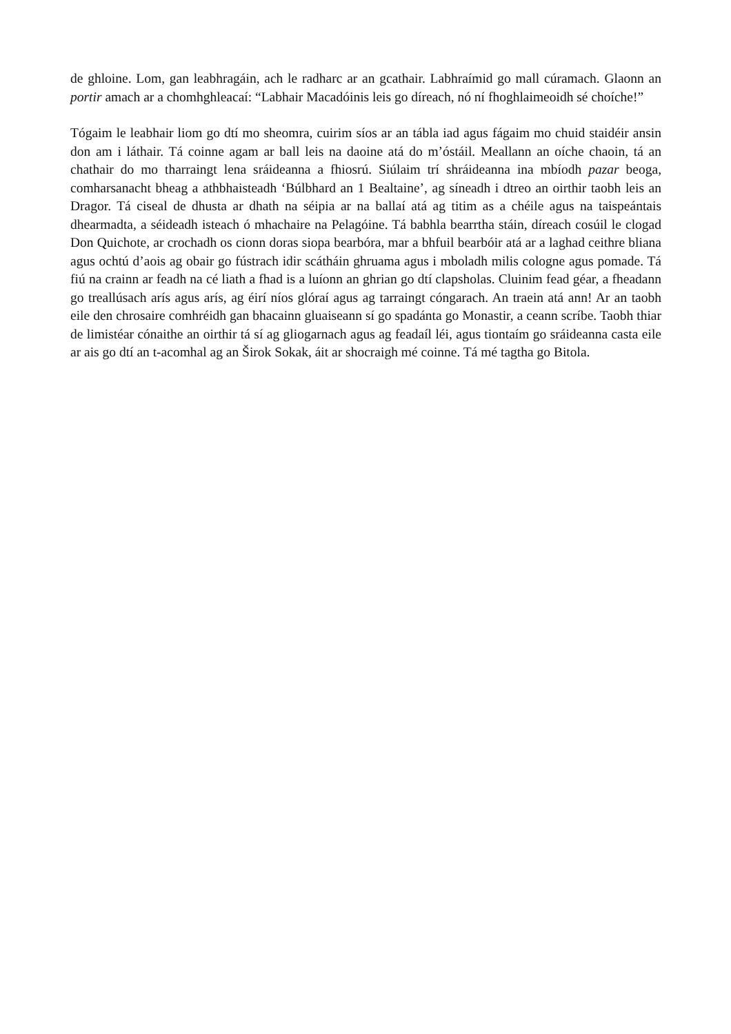de ghloine. Lom, gan leabhragáin, ach le radharc ar an gcathair. Labhraímid go mall cúramach. Glaonn an portir amach ar a chomhghleacaí: “Labhair Macadóinis leis go díreach, nó ní fhoghlaimeoidh sé choíche!”
Tógaim le leabhair liom go dtí mo sheomra, cuirim síos ar an tábla iad agus fágaim mo chuid staidéir ansin don am i láthair. Tá coinne agam ar ball leis na daoine atá do m’óstáil. Meallann an oíche chaoin, tá an chathair do mo tharraingt lena sráideanna a fhiosrú. Siúlaim trí shráideanna ina mbíodh pazar beoga, comharsanacht bheag a athbhaisteadh ‘Búlbhard an 1 Bealtaine’, ag síneadh i dtreo an oirthir taobh leis an Dragor. Tá ciseal de dhusta ar dhath na séipia ar na ballaí atá ag titim as a chéile agus na taispeántais dhearmadta, a séideadh isteach ó mhachaire na Pelagóine. Tá babhla bearrtha stáin, díreach cosúil le clogad Don Quichote, ar crochadh os cionn doras siopa bearbóra, mar a bhfuil bearbóir atá ar a laghad ceithre bliana agus ochtú d’aois ag obair go fústrach idir scátháin ghruama agus i mboladh milis cologne agus pomade. Tá fiú na crainn ar feadh na cé liath a fhad is a luíonn an ghrian go dtí clapsholas. Cluinim fead géar, a fheadann go treallúsach arís agus arís, ag éirí níos glóraí agus ag tarraingt cóngarach. An traein atá ann! Ar an taobh eile den chrosaire comhréidh gan bhacainn gluaiseann sí go spadánta go Monastir, a ceann scríbe. Taobh thiar de limistéar cónaithe an oirthir tá sí ag gliogarnach agus ag feadaíl léi, agus tiontaím go sráideanna casta eile ar ais go dtí an t-acomhal ag an Širok Sokak, áit ar shocraigh mé coinne. Tá mé tagtha go Bitola.